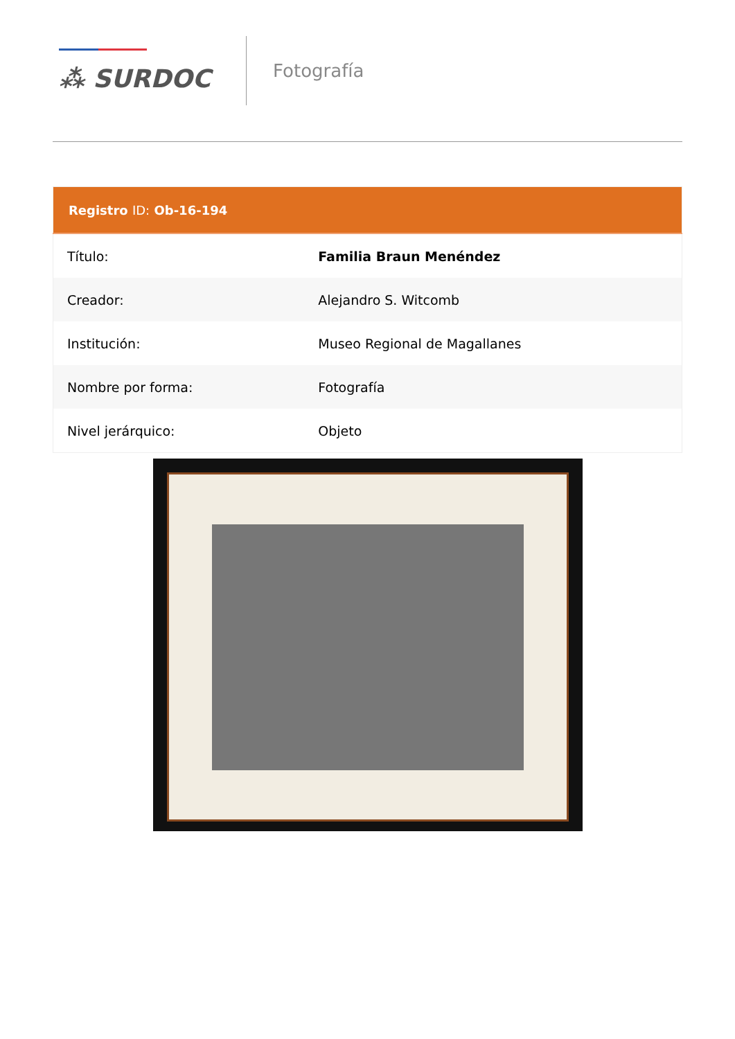⁂ SURDOC
Fotografía
| Registro ID: Ob-16-194 | |
| --- | --- |
| Título: | Familia Braun Menéndez |
| Creador: | Alejandro S. Witcomb |
| Institución: | Museo Regional de Magallanes |
| Nombre por forma: | Fotografía |
| Nivel jerárquico: | Objeto |